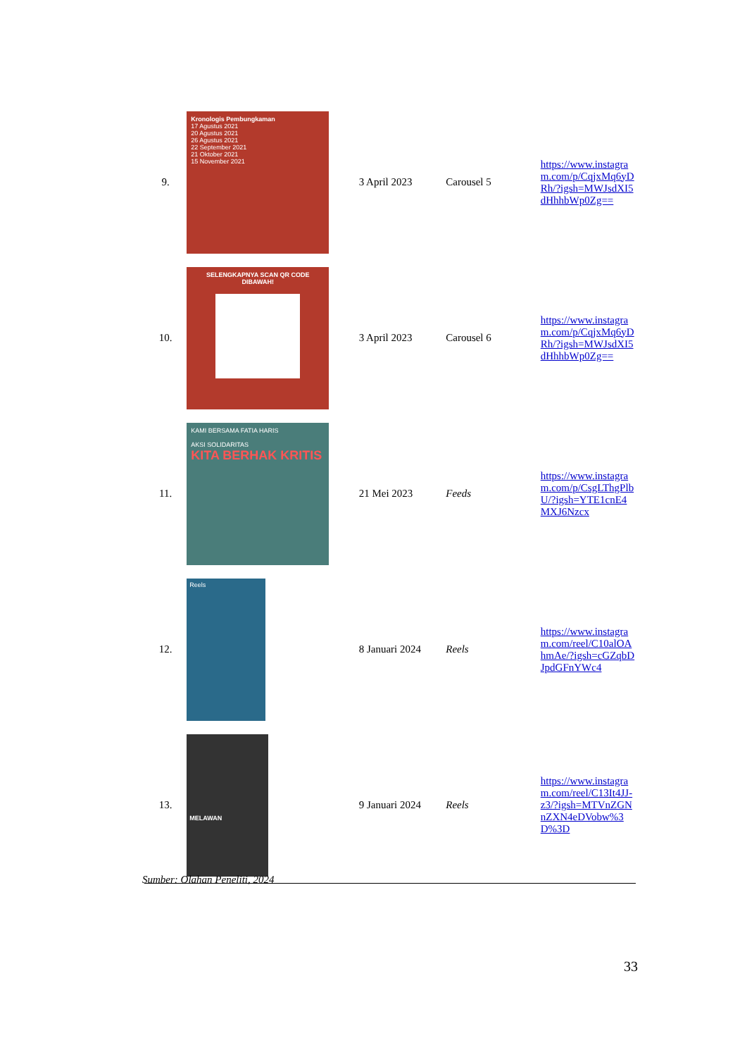| 9. | Kronologis Pembungkaman 17 Agustus 2021 20 Agustus 2021 26 Agustus 2021 22 September 2021 21 Oktober 2021 15 November 2021 | 3 April 2023 | Carousel 5 | https://www.instagram.com/p/CqjxMq6yDRh/?igsh=MWJsdXI5dHhhbWp0Zg== |
| 10. | SELENGKAPNYA SCAN QR CODE DIBAWAH! | 3 April 2023 | Carousel 6 | https://www.instagram.com/p/CqjxMq6yDRh/?igsh=MWJsdXI5dHhhbWp0Zg== |
| 11. | KAMI BERSAMA FATIA HARIS AKSI SOLIDARITAS KITA BERHAK KRITIS | 21 Mei 2023 | Feeds | https://www.instagram.com/p/CsgLThgPlbU/?igsh=YTE1cnE4MXJ6Nzcx |
| 12. | Reels | 8 Januari 2024 | Reels | https://www.instagram.com/reel/C10alOAhmAe/?igsh=cGZqbDJpdGFnYWc4 |
| 13. | MELAWAN | 9 Januari 2024 | Reels | https://www.instagram.com/reel/C13It4JJ-z3/?igsh=MTVnZGNnZXN4eDVobw%3D%3D |
Sumber: Olahan Peneliti, 2024
33